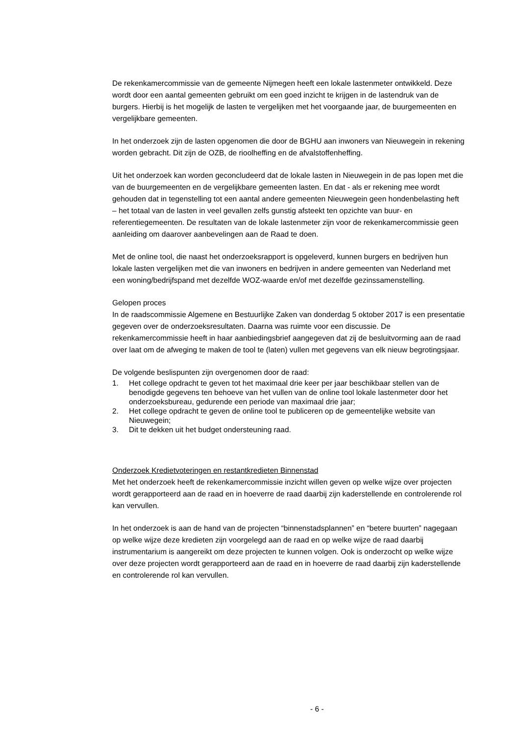De rekenkamercommissie van de gemeente Nijmegen heeft een lokale lastenmeter ontwikkeld. Deze wordt door een aantal gemeenten gebruikt om een goed inzicht te krijgen in de lastendruk van de burgers. Hierbij is het mogelijk de lasten te vergelijken met het voorgaande jaar, de buurgemeenten en vergelijkbare gemeenten.
In het onderzoek zijn de lasten opgenomen die door de BGHU aan inwoners van Nieuwegein in rekening worden gebracht. Dit zijn de OZB, de rioolheffing en de afvalstoffenheffing.
Uit het onderzoek kan worden geconcludeerd dat de lokale lasten in Nieuwegein in de pas lopen met die van de buurgemeenten en de vergelijkbare gemeenten lasten. En dat - als er rekening mee wordt gehouden dat in tegenstelling tot een aantal andere gemeenten Nieuwegein geen hondenbelasting heft – het totaal van de lasten in veel gevallen zelfs gunstig afsteekt ten opzichte van buur- en referentiegemeenten. De resultaten van de lokale lastenmeter zijn voor de rekenkamercommissie geen aanleiding om daarover aanbevelingen aan de Raad te doen.
Met de online tool, die naast het onderzoeksrapport is opgeleverd, kunnen burgers en bedrijven hun lokale lasten vergelijken met die van inwoners en bedrijven in andere gemeenten van Nederland met een woning/bedrijfspand met dezelfde WOZ-waarde en/of met dezelfde gezinssamenstelling.
Gelopen proces
In de raadscommissie Algemene en Bestuurlijke Zaken van donderdag 5 oktober 2017 is een presentatie gegeven over de onderzoeksresultaten. Daarna was ruimte voor een discussie. De rekenkamercommissie heeft in haar aanbiedingsbrief aangegeven dat zij de besluitvorming aan de raad over laat om de afweging te maken de tool te (laten) vullen met gegevens van elk nieuw begrotingsjaar.
De volgende beslispunten zijn overgenomen door de raad:
1. Het college opdracht te geven tot het maximaal drie keer per jaar beschikbaar stellen van de benodigde gegevens ten behoeve van het vullen van de online tool lokale lastenmeter door het onderzoeksbureau, gedurende een periode van maximaal drie jaar;
2. Het college opdracht te geven de online tool te publiceren op de gemeentelijke website van Nieuwegein;
3. Dit te dekken uit het budget ondersteuning raad.
Onderzoek Kredietvoteringen en restantkredieten Binnenstad
Met het onderzoek heeft de rekenkamercommissie inzicht willen geven op welke wijze over projecten wordt gerapporteerd aan de raad en in hoeverre de raad daarbij zijn kaderstellende en controlerende rol kan vervullen.
In het onderzoek is aan de hand van de projecten “binnenstadsplannen” en “betere buurten” nagegaan op welke wijze deze kredieten zijn voorgelegd aan de raad en op welke wijze de raad daarbij instrumentarium is aangereikt om deze projecten te kunnen volgen. Ook is onderzocht op welke wijze over deze projecten wordt gerapporteerd aan de raad en in hoeverre de raad daarbij zijn kaderstellende en controlerende rol kan vervullen.
- 6 -